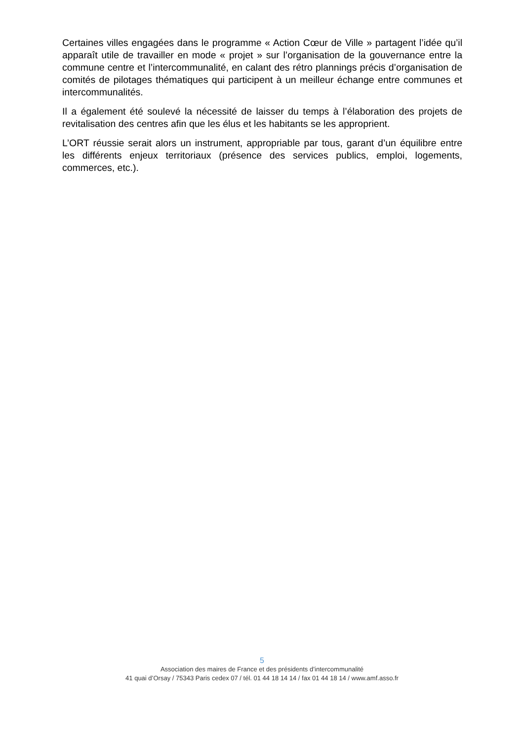Certaines villes engagées dans le programme « Action Cœur de Ville » partagent l’idée qu’il apparaît utile de travailler en mode « projet » sur l’organisation de la gouvernance entre la commune centre et l’intercommunalité, en calant des rétro plannings précis d’organisation de comités de pilotages thématiques qui participent à un meilleur échange entre communes et intercommunalités.
Il a également été soulevé la nécessité de laisser du temps à l’élaboration des projets de revitalisation des centres afin que les élus et les habitants se les approprient.
L’ORT réussie serait alors un instrument, appropriable par tous, garant d’un équilibre entre les différents enjeux territoriaux (présence des services publics, emploi, logements, commerces, etc.).
5
Association des maires de France et des présidents d’intercommunalité
41 quai d’Orsay / 75343 Paris cedex 07 / tél. 01 44 18 14 14 / fax 01 44 18 14 / www.amf.asso.fr